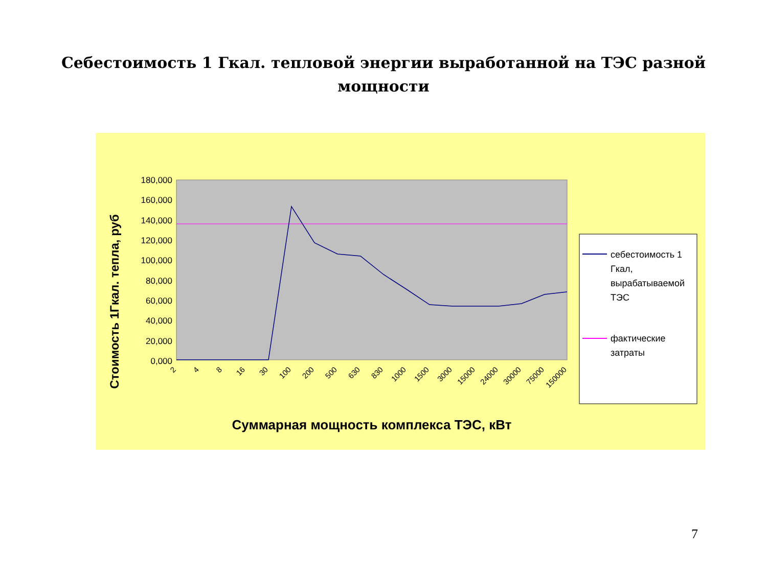Себестоимость 1 Гкал. тепловой энергии выработанной на ТЭС разной
мощности
180,000
160,000
140,000
120,000
100,000
80,000
60,000
40,000
20,000
0,000
2
4
8
16
30
100
200
500
630
830
1000
1500
3000
15000
24000
30000
75000
150000
Стоимость 1Гкал. тепла, руб
Суммарная мощность комплекса ТЭС, кВт
себестоимость 1
Гкал,
вырабатываемой
ТЭС
фактические
затраты
7